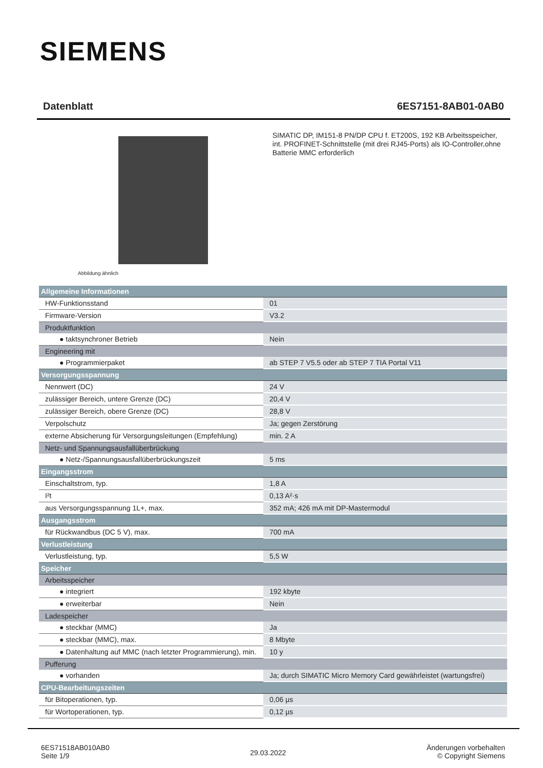SIEMENS
Datenblatt 6ES7151-8AB01-0AB0
Abbildung ähnlich
SIMATIC DP, IM151-8 PN/DP CPU f. ET200S, 192 KB Arbeitsspeicher, int. PROFINET-Schnittstelle (mit drei RJ45-Ports) als IO-Controller,ohne Batterie MMC erforderlich
| Allgemeine Informationen | |
| HW-Funktionsstand | 01 |
| Firmware-Version | V3.2 |
| Produktfunktion | |
| ● taktsynchroner Betrieb | Nein |
| Engineering mit | |
| ● Programmierpaket | ab STEP 7 V5.5 oder ab STEP 7 TIA Portal V11 |
| Versorgungsspannung | |
| Nennwert (DC) | 24 V |
| zulässiger Bereich, untere Grenze (DC) | 20,4 V |
| zulässiger Bereich, obere Grenze (DC) | 28,8 V |
| Verpolschutz | Ja; gegen Zerstörung |
| externe Absicherung für Versorgungsleitungen (Empfehlung) | min. 2 A |
| Netz- und Spannungsausfallüberbrückung | |
| ● Netz-/Spannungsausfallüberbrückungszeit | 5 ms |
| Eingangsstrom | |
| Einschaltstrom, typ. | 1,8 A |
| I²t | 0,13 A²·s |
| aus Versorgungsspannung 1L+, max. | 352 mA; 426 mA mit DP-Mastermodul |
| Ausgangsstrom | |
| für Rückwandbus (DC 5 V), max. | 700 mA |
| Verlustleistung | |
| Verlustleistung, typ. | 5,5 W |
| Speicher | |
| Arbeitsspeicher | |
| ● integriert | 192 kbyte |
| ● erweiterbar | Nein |
| Ladespeicher | |
| ● steckbar (MMC) | Ja |
| ● steckbar (MMC), max. | 8 Mbyte |
| ● Datenhaltung auf MMC (nach letzter Programmierung), min. | 10 y |
| Pufferung | |
| ● vorhanden | Ja; durch SIMATIC Micro Memory Card gewährleistet (wartungsfrei) |
| CPU-Bearbeitungszeiten | |
| für Bitoperationen, typ. | 0,06 µs |
| für Wortoperationen, typ. | 0,12 µs |
6ES71518AB010AB0
Seite 1/9
29.03.2022
Änderungen vorbehalten
© Copyright Siemens